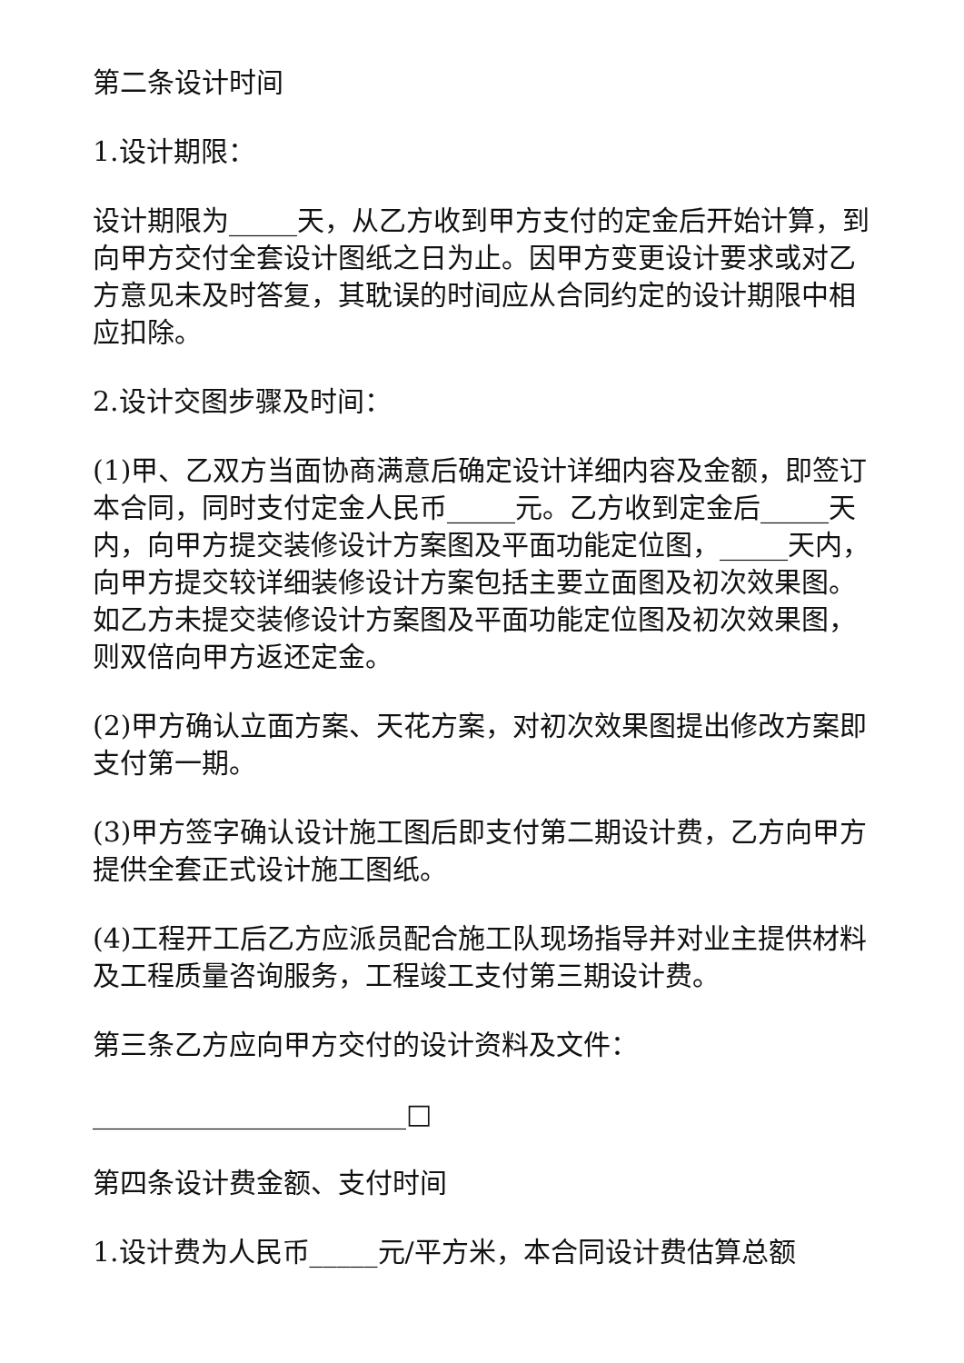第二条设计时间
1.设计期限：
设计期限为_____天，从乙方收到甲方支付的定金后开始计算，到向甲方交付全套设计图纸之日为止。因甲方变更设计要求或对乙方意见未及时答复，其耽误的时间应从合同约定的设计期限中相应扣除。
2.设计交图步骤及时间：
(1)甲、乙双方当面协商满意后确定设计详细内容及金额，即签订本合同，同时支付定金人民币_____元。乙方收到定金后_____天内，向甲方提交装修设计方案图及平面功能定位图，_____天内，向甲方提交较详细装修设计方案包括主要立面图及初次效果图。如乙方未提交装修设计方案图及平面功能定位图及初次效果图，则双倍向甲方返还定金。
(2)甲方确认立面方案、天花方案，对初次效果图提出修改方案即支付第一期。
(3)甲方签字确认设计施工图后即支付第二期设计费，乙方向甲方提供全套正式设计施工图纸。
(4)工程开工后乙方应派员配合施工队现场指导并对业主提供材料及工程质量咨询服务，工程竣工支付第三期设计费。
第三条乙方应向甲方交付的设计资料及文件：
_______________________□
第四条设计费金额、支付时间
1.设计费为人民币_____元/平方米，本合同设计费估算总额